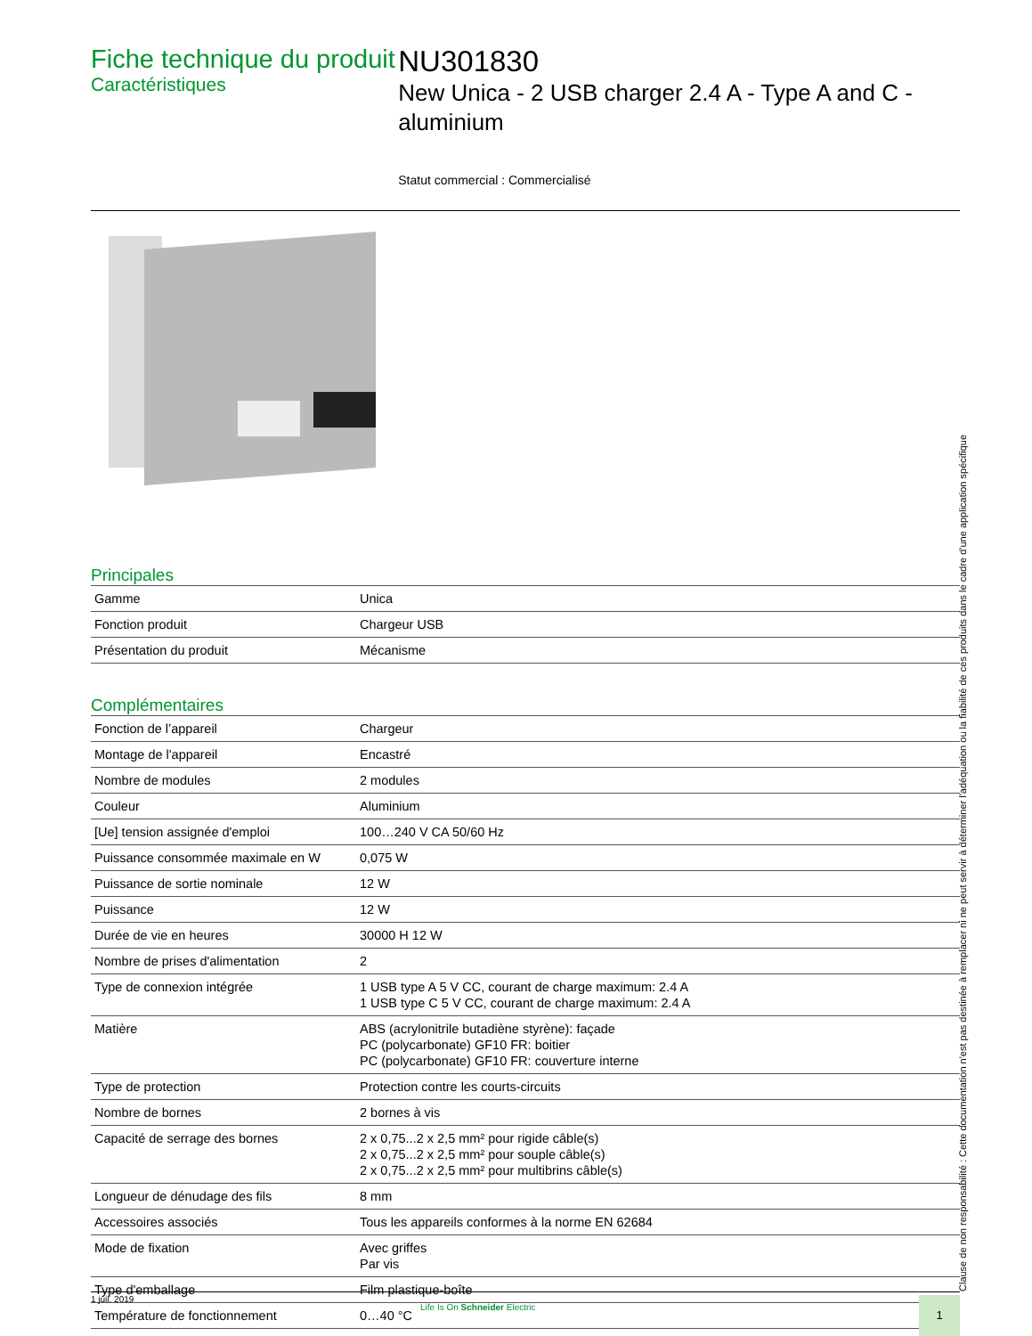Fiche technique du produit
Caractéristiques
NU301830
New Unica - 2 USB charger 2.4 A - Type A and C - aluminium
Statut commercial : Commercialisé
Principales
| Gamme | Unica |
| Fonction produit | Chargeur USB |
| Présentation du produit | Mécanisme |
Complémentaires
| Fonction de l’appareil | Chargeur |
| Montage de l'appareil | Encastré |
| Nombre de modules | 2 modules |
| Couleur | Aluminium |
| [Ue] tension assignée d'emploi | 100…240 V CA 50/60 Hz |
| Puissance consommée maximale en W | 0,075 W |
| Puissance de sortie nominale | 12 W |
| Puissance | 12 W |
| Durée de vie en heures | 30000 H 12 W |
| Nombre de prises d'alimentation | 2 |
| Type de connexion intégrée | 1 USB type A 5 V CC, courant de charge maximum: 2.4 A 1 USB type C 5 V CC, courant de charge maximum: 2.4 A |
| Matière | ABS (acrylonitrile butadiène styrène): façade PC (polycarbonate) GF10 FR: boitier PC (polycarbonate) GF10 FR: couverture interne |
| Type de protection | Protection contre les courts-circuits |
| Nombre de bornes | 2 bornes à vis |
| Capacité de serrage des bornes | 2 x 0,75...2 x 2,5 mm² pour rigide câble(s) 2 x 0,75...2 x 2,5 mm² pour souple câble(s) 2 x 0,75...2 x 2,5 mm² pour multibrins câble(s) |
| Longueur de dénudage des fils | 8 mm |
| Accessoires associés | Tous les appareils conformes à la norme EN 62684 |
| Mode de fixation | Avec griffes Par vis |
| Type d'emballage | Film plastique-boîte |
| Température de fonctionnement | 0…40 °C |
Clause de non responsabilité : Cette documentation n'est pas destinée à remplacer ni ne peut servir à déterminer l'adéquation ou la fiabilité de ces produits dans le cadre d'une application spécifique
1 juil. 2019
Life Is On Schneider Electric 1